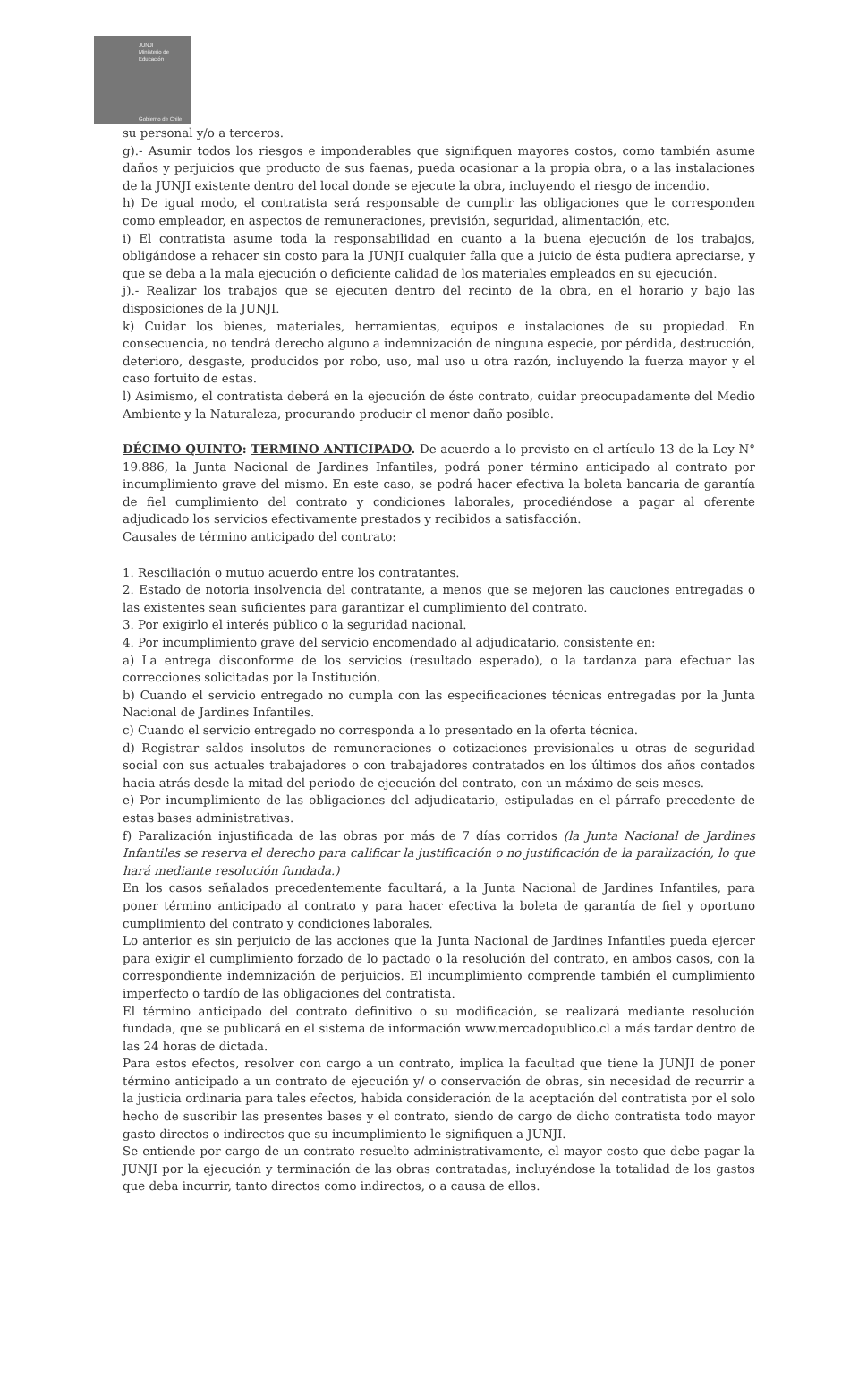JUNJI
Ministerio de Educación
Gobierno de Chile
su personal y/o a terceros.
g).- Asumir todos los riesgos e imponderables que signifiquen mayores costos, como también asume daños y perjuicios que producto de sus faenas, pueda ocasionar a la propia obra, o a las instalaciones de la JUNJI existente dentro del local donde se ejecute la obra, incluyendo el riesgo de incendio.
h) De igual modo, el contratista será responsable de cumplir las obligaciones que le corresponden como empleador, en aspectos de remuneraciones, previsión, seguridad, alimentación, etc.
i) El contratista asume toda la responsabilidad en cuanto a la buena ejecución de los trabajos, obligándose a rehacer sin costo para la JUNJI cualquier falla que a juicio de ésta pudiera apreciarse, y que se deba a la mala ejecución o deficiente calidad de los materiales empleados en su ejecución.
j).- Realizar los trabajos que se ejecuten dentro del recinto de la obra, en el horario y bajo las disposiciones de la JUNJI.
k) Cuidar los bienes, materiales, herramientas, equipos e instalaciones de su propiedad. En consecuencia, no tendrá derecho alguno a indemnización de ninguna especie, por pérdida, destrucción, deterioro, desgaste, producidos por robo, uso, mal uso u otra razón, incluyendo la fuerza mayor y el caso fortuito de estas.
l) Asimismo, el contratista deberá en la ejecución de éste contrato, cuidar preocupadamente del Medio Ambiente y la Naturaleza, procurando producir el menor daño posible.
DÉCIMO QUINTO: TERMINO ANTICIPADO. De acuerdo a lo previsto en el artículo 13 de la Ley N° 19.886, la Junta Nacional de Jardines Infantiles, podrá poner término anticipado al contrato por incumplimiento grave del mismo. En este caso, se podrá hacer efectiva la boleta bancaria de garantía de fiel cumplimiento del contrato y condiciones laborales, procediéndose a pagar al oferente adjudicado los servicios efectivamente prestados y recibidos a satisfacción.
Causales de término anticipado del contrato:
1. Resciliación o mutuo acuerdo entre los contratantes.
2. Estado de notoria insolvencia del contratante, a menos que se mejoren las cauciones entregadas o las existentes sean suficientes para garantizar el cumplimiento del contrato.
3. Por exigirlo el interés público o la seguridad nacional.
4. Por incumplimiento grave del servicio encomendado al adjudicatario, consistente en:
a) La entrega disconforme de los servicios (resultado esperado), o la tardanza para efectuar las correcciones solicitadas por la Institución.
b) Cuando el servicio entregado no cumpla con las especificaciones técnicas entregadas por la Junta Nacional de Jardines Infantiles.
c) Cuando el servicio entregado no corresponda a lo presentado en la oferta técnica.
d) Registrar saldos insolutos de remuneraciones o cotizaciones previsionales u otras de seguridad social con sus actuales trabajadores o con trabajadores contratados en los últimos dos años contados hacia atrás desde la mitad del periodo de ejecución del contrato, con un máximo de seis meses.
e) Por incumplimiento de las obligaciones del adjudicatario, estipuladas en el párrafo precedente de estas bases administrativas.
f) Paralización injustificada de las obras por más de 7 días corridos (la Junta Nacional de Jardines Infantiles se reserva el derecho para calificar la justificación o no justificación de la paralización, lo que hará mediante resolución fundada.)
En los casos señalados precedentemente facultará, a la Junta Nacional de Jardines Infantiles, para poner término anticipado al contrato y para hacer efectiva la boleta de garantía de fiel y oportuno cumplimiento del contrato y condiciones laborales.
Lo anterior es sin perjuicio de las acciones que la Junta Nacional de Jardines Infantiles pueda ejercer para exigir el cumplimiento forzado de lo pactado o la resolución del contrato, en ambos casos, con la correspondiente indemnización de perjuicios. El incumplimiento comprende también el cumplimiento imperfecto o tardío de las obligaciones del contratista.
El término anticipado del contrato definitivo o su modificación, se realizará mediante resolución fundada, que se publicará en el sistema de información www.mercadopublico.cl a más tardar dentro de las 24 horas de dictada.
Para estos efectos, resolver con cargo a un contrato, implica la facultad que tiene la JUNJI de poner término anticipado a un contrato de ejecución y/ o conservación de obras, sin necesidad de recurrir a la justicia ordinaria para tales efectos, habida consideración de la aceptación del contratista por el solo hecho de suscribir las presentes bases y el contrato, siendo de cargo de dicho contratista todo mayor gasto directos o indirectos que su incumplimiento le signifiquen a JUNJI.
Se entiende por cargo de un contrato resuelto administrativamente, el mayor costo que debe pagar la JUNJI por la ejecución y terminación de las obras contratadas, incluyéndose la totalidad de los gastos que deba incurrir, tanto directos como indirectos, o a causa de ellos.